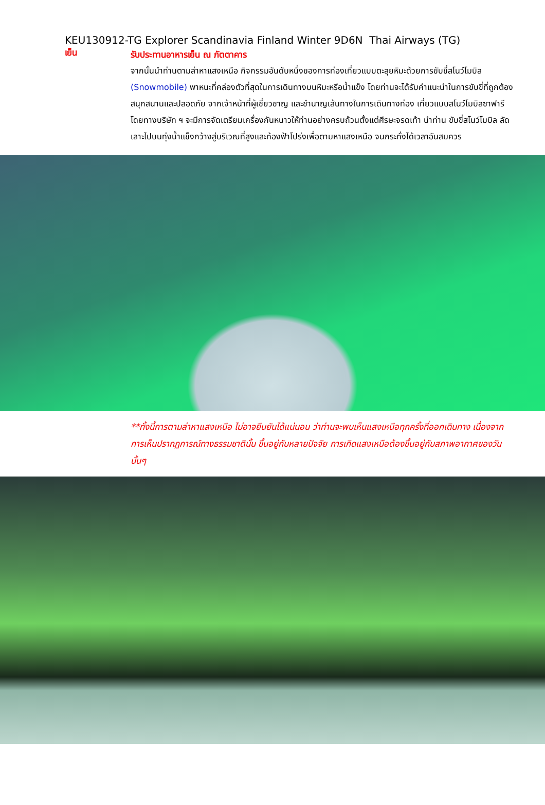KEU130912-TG Explorer Scandinavia Finland Winter 9D6N Thai Airways (TG)
เย็น
รับประทานอาหารเย็น ณ ภัตตาคาร
จากนั้นนำท่านตามล่าหาแสงเหนือ กิจกรรมอันดับหนึ่งของการท่องเที่ยวแบบตะลุยหิมะด้วยการขับขี่สโนว์โมบิล (Snowmobile) พาหนะที่คล่องตัวที่สุดในการเดินทางบนหิมะหรือน้ำแข็ง โดยท่านจะได้รับคำแนะนำในการขับขี่ที่ถูกต้อง สนุกสนานและปลอดภัย จากเจ้าหน้าที่ผู้เชี่ยวชาญ และชำนาญเส้นทางในการเดินทางท่อง เที่ยวแบบสโนว์โมบิลซาฟารี โดยทางบริษัท ฯ จะมีการจัดเตรียมเครื่องกันหนาวให้ท่านอย่างครบถ้วนตั้งแต่ศีรษะจรดเท้า นำท่าน ขับขี่สโนว์โมบิล ลัดเลาะไปบนทุ่งน้ำแข็งกว้างสู่บริเวณที่สูงและท้องฟ้าโปร่งเพื่อตามหาแสงเหนือ จนกระทั่งได้เวลาอันสมควร
**ทั้งนี้การตามล่าหาแสงเหนือ ไม่อาจยืนยันได้แน่นอน ว่าท่านจะพบเห็นแสงเหนือทุกครั้งที่ออกเดินทาง เนื่องจากการเห็นปรากฏการณ์ทางธรรมชาตินั้น ขึ้นอยู่กับหลายปัจจัย การเกิดแสงเหนือต้องขึ้นอยู่กับสภาพอากาศของวันนั้นๆ